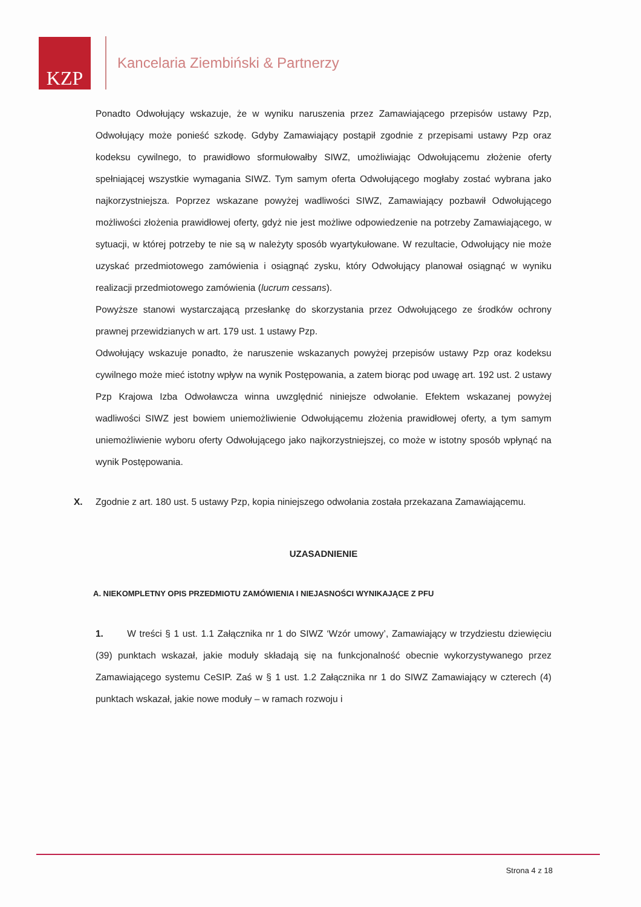KZP
Kancelaria Ziembiński & Partnerzy
Ponadto Odwołujący wskazuje, że w wyniku naruszenia przez Zamawiającego przepisów ustawy Pzp, Odwołujący może ponieść szkodę. Gdyby Zamawiający postąpił zgodnie z przepisami ustawy Pzp oraz kodeksu cywilnego, to prawidłowo sformułowałby SIWZ, umożliwiając Odwołującemu złożenie oferty spełniającej wszystkie wymagania SIWZ. Tym samym oferta Odwołującego mogłaby zostać wybrana jako najkorzystniejsza. Poprzez wskazane powyżej wadliwości SIWZ, Zamawiający pozbawił Odwołującego możliwości złożenia prawidłowej oferty, gdyż nie jest możliwe odpowiedzenie na potrzeby Zamawiającego, w sytuacji, w której potrzeby te nie są w należyty sposób wyartykułowane. W rezultacie, Odwołujący nie może uzyskać przedmiotowego zamówienia i osiągnąć zysku, który Odwołujący planował osiągnąć w wyniku realizacji przedmiotowego zamówienia (lucrum cessans).
Powyższe stanowi wystarczającą przesłankę do skorzystania przez Odwołującego ze środków ochrony prawnej przewidzianych w art. 179 ust. 1 ustawy Pzp.
Odwołujący wskazuje ponadto, że naruszenie wskazanych powyżej przepisów ustawy Pzp oraz kodeksu cywilnego może mieć istotny wpływ na wynik Postępowania, a zatem biorąc pod uwagę art. 192 ust. 2 ustawy Pzp Krajowa Izba Odwoławcza winna uwzględnić niniejsze odwołanie. Efektem wskazanej powyżej wadliwości SIWZ jest bowiem uniemożliwienie Odwołującemu złożenia prawidłowej oferty, a tym samym uniemożliwienie wyboru oferty Odwołującego jako najkorzystniejszej, co może w istotny sposób wpłynąć na wynik Postępowania.
X. Zgodnie z art. 180 ust. 5 ustawy Pzp, kopia niniejszego odwołania została przekazana Zamawiającemu.
UZASADNIENIE
A. NIEKOMPLETNY OPIS PRZEDMIOTU ZAMÓWIENIA I NIEJASNOŚCI WYNIKAJĄCE Z PFU
1. W treści § 1 ust. 1.1 Załącznika nr 1 do SIWZ ‘Wzór umowy’, Zamawiający w trzydziestu dziewięciu (39) punktach wskazał, jakie moduły składają się na funkcjonalność obecnie wykorzystywanego przez Zamawiającego systemu CeSIP. Zaś w § 1 ust. 1.2 Załącznika nr 1 do SIWZ Zamawiający w czterech (4) punktach wskazał, jakie nowe moduły – w ramach rozwoju i
Strona 4 z 18